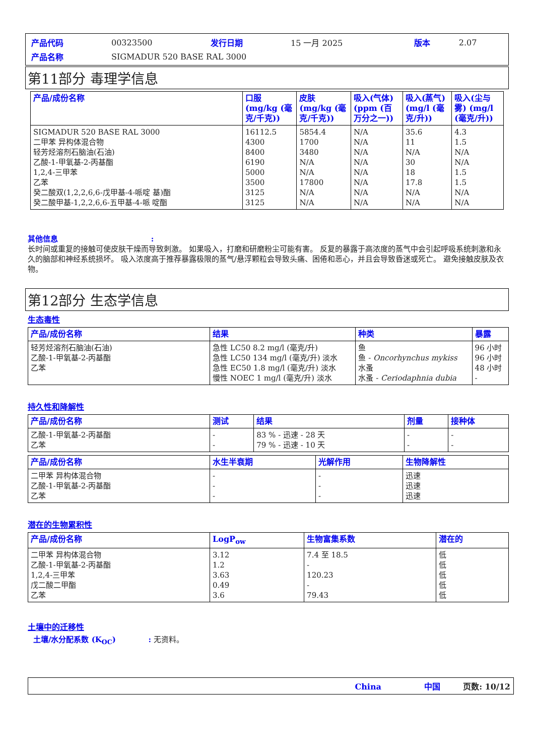| 产品代码 | 00323500 | 发行日期 | 15 一月 2025 | 版本 | 2.07 |
| 产品名称 | SIGMADUR 520 BASE RAL 3000 | | | | |
第11部分 毒理学信息
| 产品/成份名称 | 口服 (mg/kg (毫克/千克)) | 皮肤 (mg/kg (毫克/千克)) | 吸入(气体)(ppm (百万分之一)) | 吸入(蒸气)(mg/l (毫克/升)) | 吸入(尘与雾) (mg/l (毫克/升)) |
| --- | --- | --- | --- | --- | --- |
| SIGMADUR 520 BASE RAL 3000 二甲苯 异构体混合物 轻芳烃溶剂石脑油(石油) 乙酸-1-甲氧基-2-丙基酯 1,2,4-三甲苯 乙苯 癸二酸双(1,2,2,6,6-戊甲基-4-哌啶 基)酯 癸二酸甲基-1,2,2,6,6-五甲基-4-哌 啶酯 | 16112.5 4300 8400 6190 5000 3500 3125 3125 | 5854.4 1700 3480 N/A N/A 17800 N/A N/A | N/A N/A N/A N/A N/A N/A N/A N/A | 35.6 11 N/A 30 18 17.8 N/A N/A | 4.3 1.5 N/A N/A 1.5 1.5 N/A N/A |
其他信息 :
长时间或重复的接触可使皮肤干燥而导致刺激。 如果吸入，打磨和研磨粉尘可能有害。 反复的暴露于高浓度的蒸气中会引起呼吸系统刺激和永久的脑部和神经系统损坏。 吸入浓度高于推荐暴露极限的蒸气/悬浮颗粒会导致头痛、困倦和恶心，并且会导致昏迷或死亡。 避免接触皮肤及衣物。
第12部分 生态学信息
生态毒性
| 产品/成份名称 | 结果 | 种类 | 暴露 |
| --- | --- | --- | --- |
| 轻芳烃溶剂石脑油(石油) 乙酸-1-甲氧基-2-丙基酯 乙苯 | 急性 LC50 8.2 mg/l (毫克/升) 急性 LC50 134 mg/l (毫克/升) 淡水 急性 EC50 1.8 mg/l (毫克/升) 淡水 慢性 NOEC 1 mg/l (毫克/升) 淡水 | 鱼 鱼 - Oncorhynchus mykiss 水蚤 水蚤 - Ceriodaphnia dubia | 96 小时 96 小时 48 小时 - |
持久性和降解性
| 产品/成份名称 | 测试 | 结果 | 剂量 | 接种体 |
| --- | --- | --- | --- | --- |
| 乙酸-1-甲氧基-2-丙基酯 乙苯 | - - | 83 % - 迅速 - 28 天 79 % - 迅速 - 10 天 | - - | - - |
| 产品/成份名称 | 水生半衰期 | 光解作用 | 生物降解性 |
| --- | --- | --- | --- |
| 二甲苯 异构体混合物 乙酸-1-甲氧基-2-丙基酯 乙苯 | - - - | - - - | 迅速 迅速 迅速 |
潜在的生物累积性
| 产品/成份名称 | LogP<sub>ow</sub> | 生物富集系数 | 潜在的 |
| --- | --- | --- | --- |
| 二甲苯 异构体混合物 乙酸-1-甲氧基-2-丙基酯 1,2,4-三甲苯 戊二酸二甲酯 乙苯 | 3.12 1.2 3.63 0.49 3.6 | 7.4 至 18.5 - 120.23 - 79.43 | 低 低 低 低 低 |
土壤中的迁移性
土壤/水分配系数 (K<sub>OC</sub>) : 无资料。
China 中国 页数: 10/12